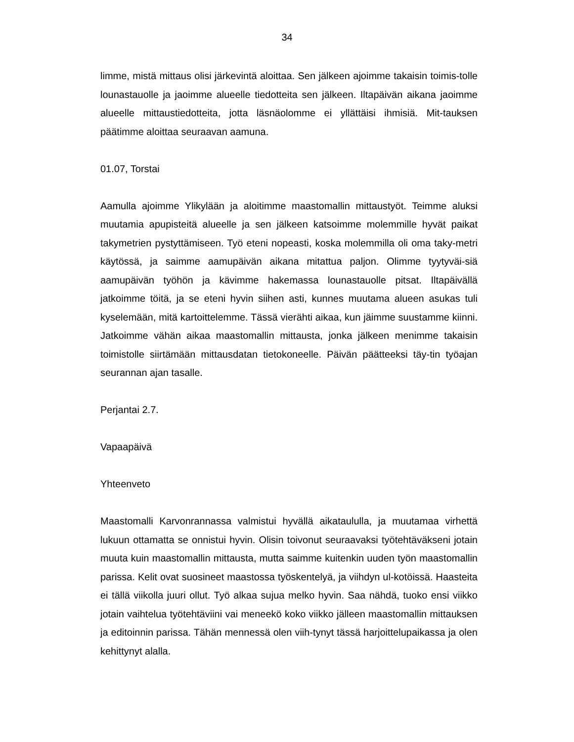34
limme, mistä mittaus olisi järkevintä aloittaa. Sen jälkeen ajoimme takaisin toimis-tolle lounastauolle ja jaoimme alueelle tiedotteita sen jälkeen. Iltapäivän aikana jaoimme alueelle mittaustiedotteita, jotta läsnäolomme ei yllättäisi ihmisiä. Mit-tauksen päätimme aloittaa seuraavan aamuna.
01.07, Torstai
Aamulla ajoimme Ylikylään ja aloitimme maastomallin mittaustyöt. Teimme aluksi muutamia apupisteitä alueelle ja sen jälkeen katsoimme molemmille hyvät paikat takymetrien pystyttämiseen. Työ eteni nopeasti, koska molemmilla oli oma taky-metri käytössä, ja saimme aamupäivän aikana mitattua paljon. Olimme tyytyväi-siä aamupäivän työhön ja kävimme hakemassa lounastauolle pitsat. Iltapäivällä jatkoimme töitä, ja se eteni hyvin siihen asti, kunnes muutama alueen asukas tuli kyselemään, mitä kartoittelemme. Tässä vierähti aikaa, kun jäimme suustamme kiinni. Jatkoimme vähän aikaa maastomallin mittausta, jonka jälkeen menimme takaisin toimistolle siirtämään mittausdatan tietokoneelle. Päivän päätteeksi täy-tin työajan seurannan ajan tasalle.
Perjantai 2.7.
Vapaapäivä
Yhteenveto
Maastomalli Karvonrannassa valmistui hyvällä aikataululla, ja muutamaa virhettä lukuun ottamatta se onnistui hyvin. Olisin toivonut seuraavaksi työtehtäväkseni jotain muuta kuin maastomallin mittausta, mutta saimme kuitenkin uuden työn maastomallin parissa. Kelit ovat suosineet maastossa työskentelyä, ja viihdyn ul-kotöissä. Haasteita ei tällä viikolla juuri ollut. Työ alkaa sujua melko hyvin. Saa nähdä, tuoko ensi viikko jotain vaihtelua työtehtäviini vai meneekö koko viikko jälleen maastomallin mittauksen ja editoinnin parissa. Tähän mennessä olen viih-tynyt tässä harjoittelupaikassa ja olen kehittynyt alalla.